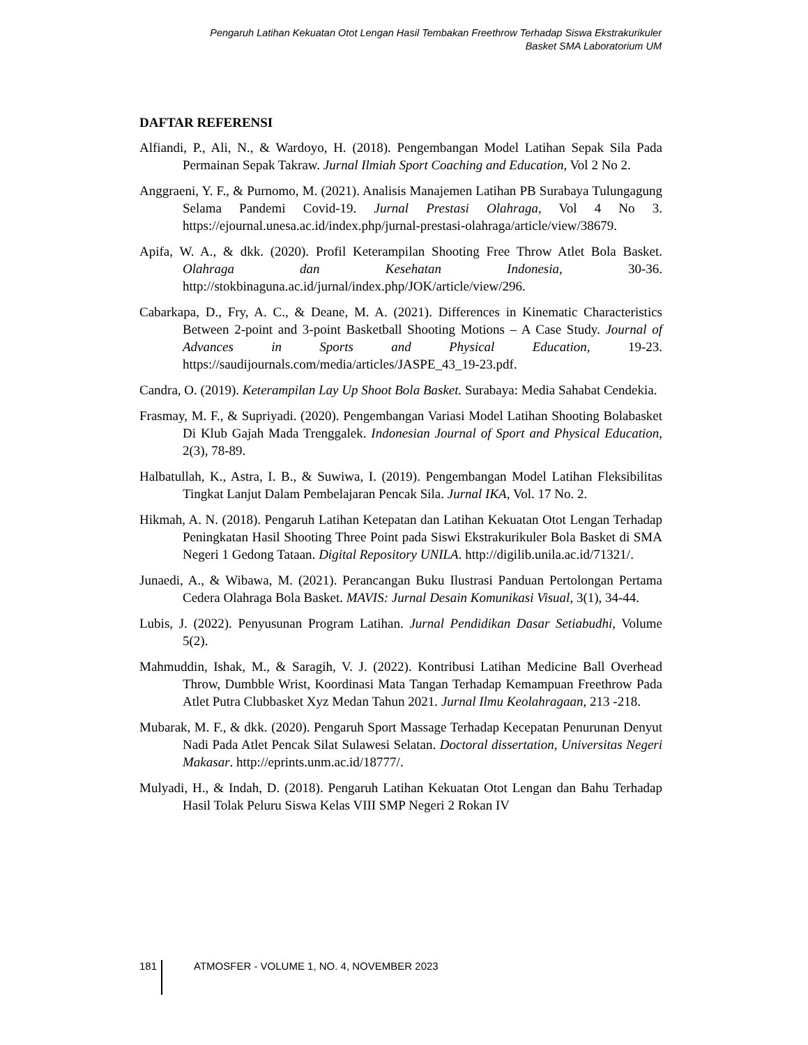Pengaruh Latihan Kekuatan Otot Lengan Hasil Tembakan Freethrow Terhadap Siswa Ekstrakurikuler
Basket SMA Laboratorium UM
DAFTAR REFERENSI
Alfiandi, P., Ali, N., & Wardoyo, H. (2018). Pengembangan Model Latihan Sepak Sila Pada Permainan Sepak Takraw. Jurnal Ilmiah Sport Coaching and Education, Vol 2 No 2.
Anggraeni, Y. F., & Purnomo, M. (2021). Analisis Manajemen Latihan PB Surabaya Tulungagung Selama Pandemi Covid-19. Jurnal Prestasi Olahraga, Vol 4 No 3. https://ejournal.unesa.ac.id/index.php/jurnal-prestasi-olahraga/article/view/38679.
Apifa, W. A., & dkk. (2020). Profil Keterampilan Shooting Free Throw Atlet Bola Basket. Olahraga dan Kesehatan Indonesia, 30-36. http://stokbinaguna.ac.id/jurnal/index.php/JOK/article/view/296.
Cabarkapa, D., Fry, A. C., & Deane, M. A. (2021). Differences in Kinematic Characteristics Between 2-point and 3-point Basketball Shooting Motions – A Case Study. Journal of Advances in Sports and Physical Education, 19-23. https://saudijournals.com/media/articles/JASPE_43_19-23.pdf.
Candra, O. (2019). Keterampilan Lay Up Shoot Bola Basket. Surabaya: Media Sahabat Cendekia.
Frasmay, M. F., & Supriyadi. (2020). Pengembangan Variasi Model Latihan Shooting Bolabasket Di Klub Gajah Mada Trenggalek. Indonesian Journal of Sport and Physical Education, 2(3), 78-89.
Halbatullah, K., Astra, I. B., & Suwiwa, I. (2019). Pengembangan Model Latihan Fleksibilitas Tingkat Lanjut Dalam Pembelajaran Pencak Sila. Jurnal IKA, Vol. 17 No. 2.
Hikmah, A. N. (2018). Pengaruh Latihan Ketepatan dan Latihan Kekuatan Otot Lengan Terhadap Peningkatan Hasil Shooting Three Point pada Siswi Ekstrakurikuler Bola Basket di SMA Negeri 1 Gedong Tataan. Digital Repository UNILA. http://digilib.unila.ac.id/71321/.
Junaedi, A., & Wibawa, M. (2021). Perancangan Buku Ilustrasi Panduan Pertolongan Pertama Cedera Olahraga Bola Basket. MAVIS: Jurnal Desain Komunikasi Visual, 3(1), 34-44.
Lubis, J. (2022). Penyusunan Program Latihan. Jurnal Pendidikan Dasar Setiabudhi, Volume 5(2).
Mahmuddin, Ishak, M., & Saragih, V. J. (2022). Kontribusi Latihan Medicine Ball Overhead Throw, Dumbble Wrist, Koordinasi Mata Tangan Terhadap Kemampuan Freethrow Pada Atlet Putra Clubbasket Xyz Medan Tahun 2021. Jurnal Ilmu Keolahragaan, 213 -218.
Mubarak, M. F., & dkk. (2020). Pengaruh Sport Massage Terhadap Kecepatan Penurunan Denyut Nadi Pada Atlet Pencak Silat Sulawesi Selatan. Doctoral dissertation, Universitas Negeri Makasar. http://eprints.unm.ac.id/18777/.
Mulyadi, H., & Indah, D. (2018). Pengaruh Latihan Kekuatan Otot Lengan dan Bahu Terhadap Hasil Tolak Peluru Siswa Kelas VIII SMP Negeri 2 Rokan IV
181 ATMOSFER - VOLUME 1, NO. 4, NOVEMBER 2023